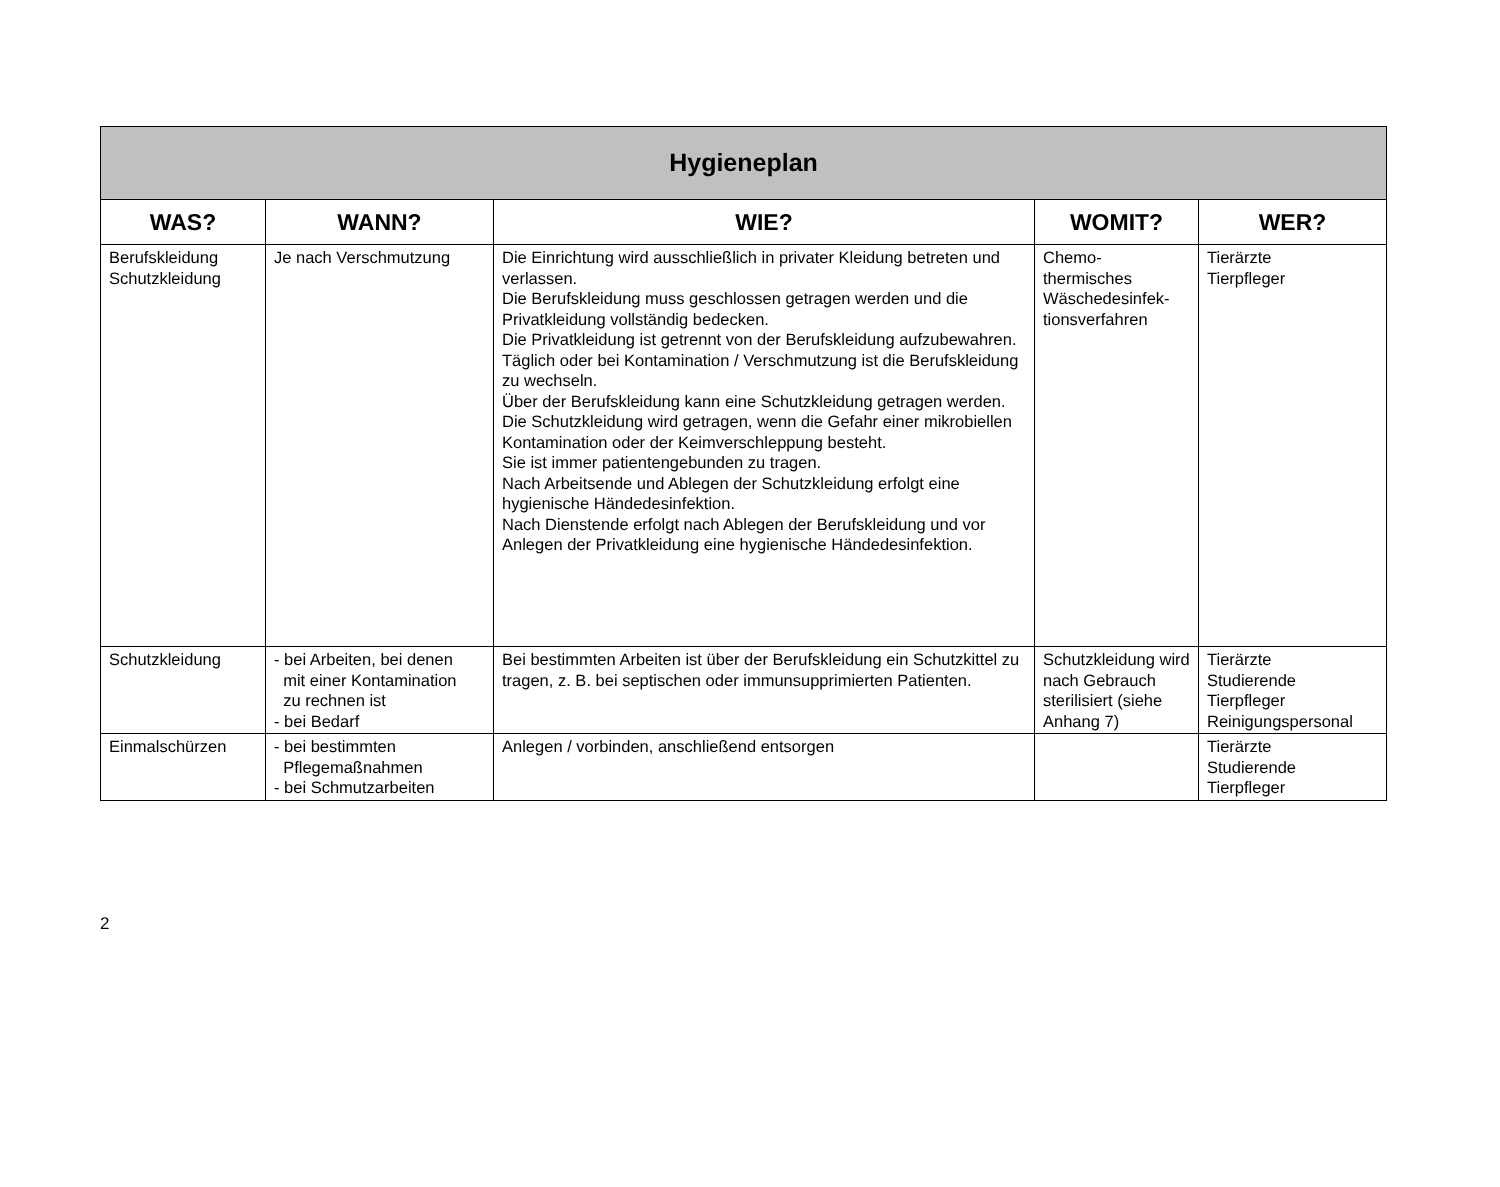| Hygieneplan | | | | |
| --- | --- | --- | --- | --- |
| WAS? | WANN? | WIE? | WOMIT? | WER? |
| Berufskleidung Schutzkleidung | Je nach Verschmutzung | Die Einrichtung wird ausschließlich in privater Kleidung betreten und verlassen. Die Berufskleidung muss geschlossen getragen werden und die Privatkleidung vollständig bedecken. Die Privatkleidung ist getrennt von der Berufskleidung aufzubewahren. Täglich oder bei Kontamination / Verschmutzung ist die Berufskleidung zu wechseln. Über der Berufskleidung kann eine Schutzkleidung getragen werden. Die Schutzkleidung wird getragen, wenn die Gefahr einer mikrobiellen Kontamination oder der Keimverschleppung besteht. Sie ist immer patientengebunden zu tragen. Nach Arbeitsende und Ablegen der Schutzkleidung erfolgt eine hygienische Händedesinfektion. Nach Dienstende erfolgt nach Ablegen der Berufskleidung und vor Anlegen der Privatkleidung eine hygienische Händedesinfektion. | Chemo- thermisches Wäschedesinfek- tionsverfahren | Tierärzte Tierpfleger |
| Schutzkleidung | - bei Arbeiten, bei denen mit einer Kontamination zu rechnen ist - bei Bedarf | Bei bestimmten Arbeiten ist über der Berufskleidung ein Schutzkittel zu tragen, z. B. bei septischen oder immunsupprimierten Patienten. | Schutzkleidung wird nach Gebrauch sterilisiert (siehe Anhang 7) | Tierärzte Studierende Tierpfleger Reinigungspersonal |
| Einmalschürzen | - bei bestimmten Pflegemaßnahmen - bei Schmutzarbeiten | Anlegen / vorbinden, anschließend entsorgen | | Tierärzte Studierende Tierpfleger |
2